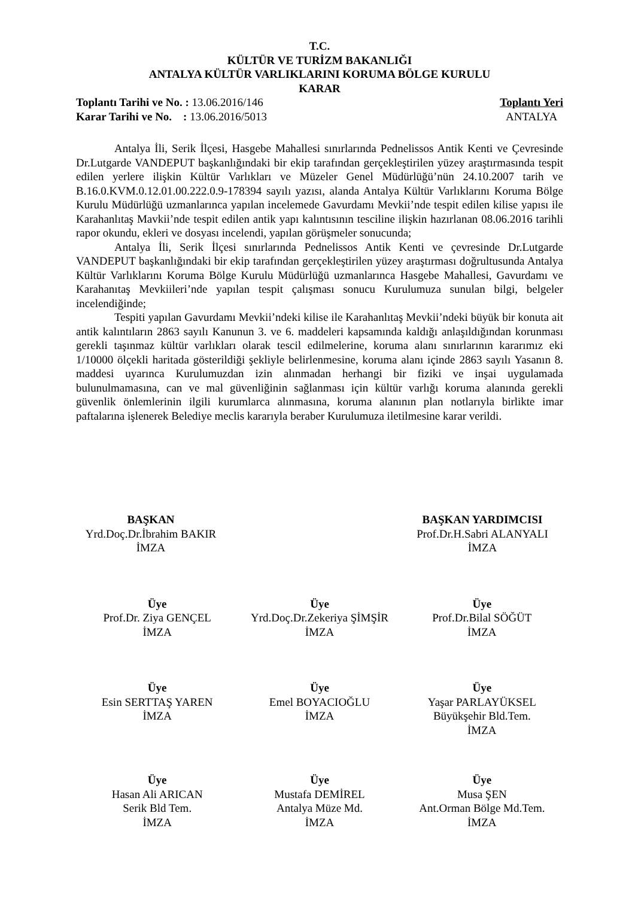T.C.
KÜLTÜR VE TURİZM BAKANLIĞI
ANTALYA KÜLTÜR VARLIKLARINI KORUMA BÖLGE KURULU
KARAR
Toplantı Tarihi ve No. : 13.06.2016/146
Karar Tarihi ve No. : 13.06.2016/5013
Toplantı Yeri
ANTALYA
Antalya İli, Serik İlçesi, Hasgebe Mahallesi sınırlarında Pednelissos Antik Kenti ve Çevresinde Dr.Lutgarde VANDEPUT başkanlığındaki bir ekip tarafından gerçekleştirilen yüzey araştırmasında tespit edilen yerlere ilişkin Kültür Varlıkları ve Müzeler Genel Müdürlüğü’nün 24.10.2007 tarih ve B.16.0.KVM.0.12.01.00.222.0.9-178394 sayılı yazısı, alanda Antalya Kültür Varlıklarını Koruma Bölge Kurulu Müdürlüğü uzmanlarınca yapılan incelemede Gavurdamı Mevkii’nde tespit edilen kilise yapısı ile Karahanlıtaş Mavkii’nde tespit edilen antik yapı kalıntısının tesciline ilişkin hazırlanan 08.06.2016 tarihli rapor okundu, ekleri ve dosyası incelendi, yapılan görüşmeler sonucunda;
Antalya İli, Serik İlçesi sınırlarında Pednelissos Antik Kenti ve çevresinde Dr.Lutgarde VANDEPUT başkanlığındaki bir ekip tarafından gerçekleştirilen yüzey araştırması doğrultusunda Antalya Kültür Varlıklarını Koruma Bölge Kurulu Müdürlüğü uzmanlarınca Hasgebe Mahallesi, Gavurdamı ve Karahanıtaş Mevkiileri’nde yapılan tespit çalışması sonucu Kurulumuza sunulan bilgi, belgeler incelendiğinde;
Tespiti yapılan Gavurdamı Mevkii’ndeki kilise ile Karahanlıtaş Mevkii’ndeki büyük bir konuta ait antik kalıntıların 2863 sayılı Kanunun 3. ve 6. maddeleri kapsamında kaldığı anlaşıldığından korunması gerekli taşınmaz kültür varlıkları olarak tescil edilmelerine, koruma alanı sınırlarının kararımız eki 1/10000 ölçekli haritada gösterildiği şekliyle belirlenmesine, koruma alanı içinde 2863 sayılı Yasanın 8. maddesi uyarınca Kurulumuzdan izin alınmadan herhangi bir fiziki ve inşai uygulamada bulunulmamasına, can ve mal güvenliğinin sağlanması için kültür varlığı koruma alanında gerekli güvenlik önlemlerinin ilgili kurumlarca alınmasına, koruma alanının plan notlarıyla birlikte imar paftalarına işlenerek Belediye meclis kararıyla beraber Kurulumuza iletilmesine karar verildi.
BAŞKAN
Yrd.Doç.Dr.İbrahim BAKIR
İMZA
BAŞKAN YARDIMCISI
Prof.Dr.H.Sabri ALANYALI
İMZA
Üye
Prof.Dr. Ziya GENÇEL
İMZA
Üye
Yrd.Doç.Dr.Zekeriya ŞİMŞİR
İMZA
Üye
Prof.Dr.Bilal SÖĞÜT
İMZA
Üye
Esin SERTTAŞ YAREN
İMZA
Üye
Emel BOYACIOĞLU
İMZA
Üye
Yaşar PARLAYÜKSEL
Büyükşehir Bld.Tem.
İMZA
Üye
Hasan Ali ARICAN
Serik Bld Tem.
İMZA
Üye
Mustafa DEMİREL
Antalya Müze Md.
İMZA
Üye
Musa ŞEN
Ant.Orman Bölge Md.Tem.
İMZA